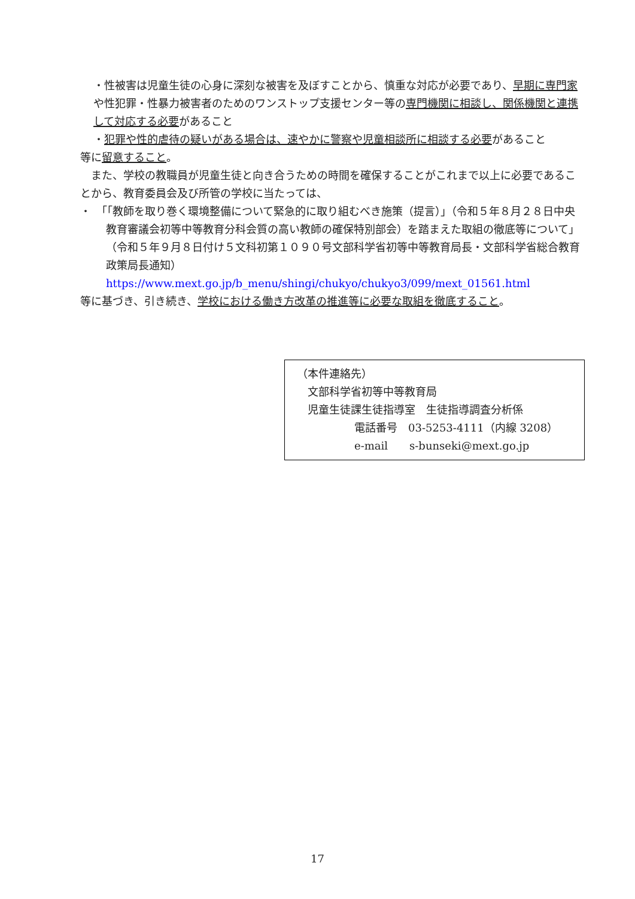・性被害は児童生徒の心身に深刻な被害を及ぼすことから、慎重な対応が必要であり、早期に専門家や性犯罪・性暴力被害者のためのワンストップ支援センター等の専門機関に相談し、関係機関と連携して対応する必要があること
・犯罪や性的虐待の疑いがある場合は、速やかに警察や児童相談所に相談する必要があること
等に留意すること。
　また、学校の教職員が児童生徒と向き合うための時間を確保することがこれまで以上に必要であることから、教育委員会及び所管の学校に当たっては、
・　「「教師を取り巻く環境整備について緊急的に取り組むべき施策（提言）」（令和５年８月２８日中央教育審議会初等中等教育分科会質の高い教師の確保特別部会）を踏まえた取組の徹底等について」（令和５年９月８日付け５文科初第１０９０号文部科学省初等中等教育局長・文部科学省総合教育政策局長通知）
https://www.mext.go.jp/b_menu/shingi/chukyo/chukyo3/099/mext_01561.html
等に基づき、引き続き、学校における働き方改革の推進等に必要な取組を徹底すること。
（本件連絡先）
　文部科学省初等中等教育局
　児童生徒課生徒指導室　生徒指導調査分析係
電話番号　03-5253-4111（内線 3208）
e-mail　　s-bunseki@mext.go.jp
17